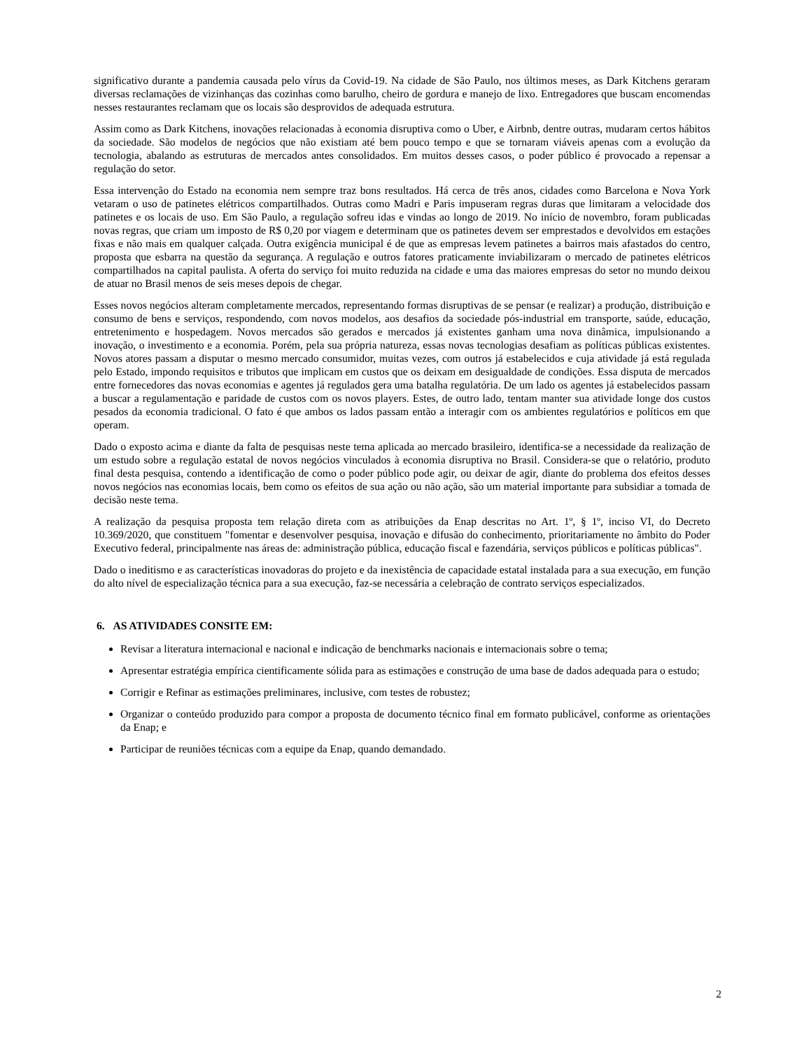significativo durante a pandemia causada pelo vírus da Covid-19. Na cidade de São Paulo, nos últimos meses, as Dark Kitchens geraram diversas reclamações de vizinhanças das cozinhas como barulho, cheiro de gordura e manejo de lixo. Entregadores que buscam encomendas nesses restaurantes reclamam que os locais são desprovidos de adequada estrutura.
Assim como as Dark Kitchens, inovações relacionadas à economia disruptiva como o Uber, e Airbnb, dentre outras, mudaram certos hábitos da sociedade. São modelos de negócios que não existiam até bem pouco tempo e que se tornaram viáveis apenas com a evolução da tecnologia, abalando as estruturas de mercados antes consolidados. Em muitos desses casos, o poder público é provocado a repensar a regulação do setor.
Essa intervenção do Estado na economia nem sempre traz bons resultados. Há cerca de três anos, cidades como Barcelona e Nova York vetaram o uso de patinetes elétricos compartilhados. Outras como Madri e Paris impuseram regras duras que limitaram a velocidade dos patinetes e os locais de uso. Em São Paulo, a regulação sofreu idas e vindas ao longo de 2019. No início de novembro, foram publicadas novas regras, que criam um imposto de R$ 0,20 por viagem e determinam que os patinetes devem ser emprestados e devolvidos em estações fixas e não mais em qualquer calçada. Outra exigência municipal é de que as empresas levem patinetes a bairros mais afastados do centro, proposta que esbarra na questão da segurança. A regulação e outros fatores praticamente inviabilizaram o mercado de patinetes elétricos compartilhados na capital paulista. A oferta do serviço foi muito reduzida na cidade e uma das maiores empresas do setor no mundo deixou de atuar no Brasil menos de seis meses depois de chegar.
Esses novos negócios alteram completamente mercados, representando formas disruptivas de se pensar (e realizar) a produção, distribuição e consumo de bens e serviços, respondendo, com novos modelos, aos desafios da sociedade pós-industrial em transporte, saúde, educação, entretenimento e hospedagem. Novos mercados são gerados e mercados já existentes ganham uma nova dinâmica, impulsionando a inovação, o investimento e a economia. Porém, pela sua própria natureza, essas novas tecnologias desafiam as políticas públicas existentes. Novos atores passam a disputar o mesmo mercado consumidor, muitas vezes, com outros já estabelecidos e cuja atividade já está regulada pelo Estado, impondo requisitos e tributos que implicam em custos que os deixam em desigualdade de condições. Essa disputa de mercados entre fornecedores das novas economias e agentes já regulados gera uma batalha regulatória. De um lado os agentes já estabelecidos passam a buscar a regulamentação e paridade de custos com os novos players. Estes, de outro lado, tentam manter sua atividade longe dos custos pesados da economia tradicional. O fato é que ambos os lados passam então a interagir com os ambientes regulatórios e políticos em que operam.
Dado o exposto acima e diante da falta de pesquisas neste tema aplicada ao mercado brasileiro, identifica-se a necessidade da realização de um estudo sobre a regulação estatal de novos negócios vinculados à economia disruptiva no Brasil. Considera-se que o relatório, produto final desta pesquisa, contendo a identificação de como o poder público pode agir, ou deixar de agir, diante do problema dos efeitos desses novos negócios nas economias locais, bem como os efeitos de sua ação ou não ação, são um material importante para subsidiar a tomada de decisão neste tema.
A realização da pesquisa proposta tem relação direta com as atribuições da Enap descritas no Art. 1º, § 1º, inciso VI, do Decreto 10.369/2020, que constituem "fomentar e desenvolver pesquisa, inovação e difusão do conhecimento, prioritariamente no âmbito do Poder Executivo federal, principalmente nas áreas de: administração pública, educação fiscal e fazendária, serviços públicos e políticas públicas".
Dado o ineditismo e as características inovadoras do projeto e da inexistência de capacidade estatal instalada para a sua execução, em função do alto nível de especialização técnica para a sua execução, faz-se necessária a celebração de contrato serviços especializados.
6. AS ATIVIDADES CONSITE EM:
Revisar a literatura internacional e nacional e indicação de benchmarks nacionais e internacionais sobre o tema;
Apresentar estratégia empírica cientificamente sólida para as estimações e construção de uma base de dados adequada para o estudo;
Corrigir e Refinar as estimações preliminares, inclusive, com testes de robustez;
Organizar o conteúdo produzido para compor a proposta de documento técnico final em formato publicável, conforme as orientações da Enap; e
Participar de reuniões técnicas com a equipe da Enap, quando demandado.
2